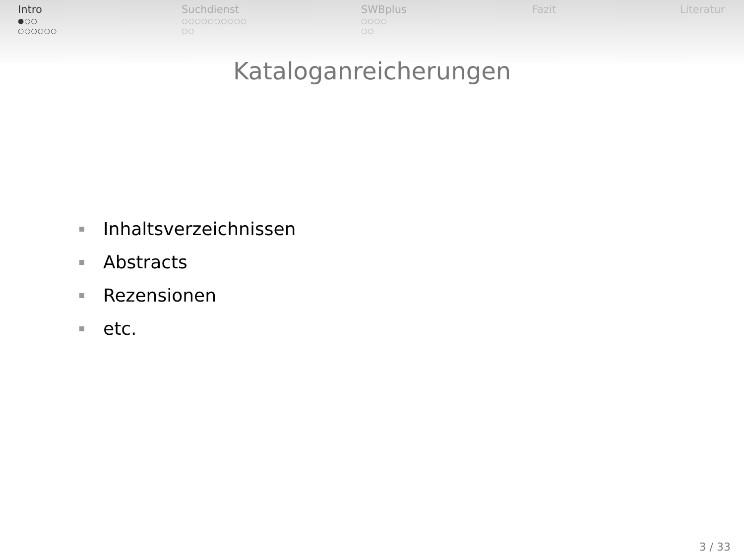Intro
●○○
○○○○○○
Suchdienst
○○○○○○○○○○
○○
SWBplus
○○○○
○○
Fazit Literatur
Kataloganreicherungen
Inhaltsverzeichnissen
Abstracts
Rezensionen
etc.
3 / 33